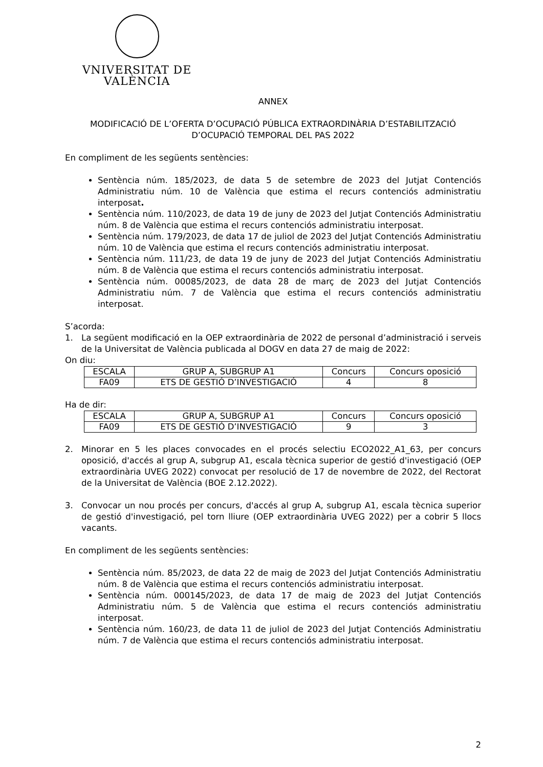VNIVERSITAT DE VALÈNCIA
ANNEX
MODIFICACIÓ DE L’OFERTA D’OCUPACIÓ PÚBLICA EXTRAORDINÀRIA D’ESTABILITZACIÓ D’OCUPACIÓ TEMPORAL DEL PAS 2022
En compliment de les següents sentències:
Sentència núm. 185/2023, de data 5 de setembre de 2023 del Jutjat Contenciós Administratiu núm. 10 de València que estima el recurs contenciós administratiu interposat.
Sentència núm. 110/2023, de data 19 de juny de 2023 del Jutjat Contenciós Administratiu núm. 8 de València que estima el recurs contenciós administratiu interposat.
Sentència núm. 179/2023, de data 17 de juliol de 2023 del Jutjat Contenciós Administratiu núm. 10 de València que estima el recurs contenciós administratiu interposat.
Sentència núm. 111/23, de data 19 de juny de 2023 del Jutjat Contenciós Administratiu núm. 8 de València que estima el recurs contenciós administratiu interposat.
Sentència núm. 00085/2023, de data 28 de març de 2023 del Jutjat Contenciós Administratiu núm. 7 de València que estima el recurs contenciós administratiu interposat.
S’acorda:
1. La següent modificació en la OEP extraordinària de 2022 de personal d’administració i serveis de la Universitat de València publicada al DOGV en data 27 de maig de 2022:
On diu:
| ESCALA | GRUP A, SUBGRUP A1 | Concurs | Concurs oposició |
| FA09 | ETS DE GESTIÓ D’INVESTIGACIÓ | 4 | 8 |
Ha de dir:
| ESCALA | GRUP A, SUBGRUP A1 | Concurs | Concurs oposició |
| FA09 | ETS DE GESTIÓ D’INVESTIGACIÓ | 9 | 3 |
2. Minorar en 5 les places convocades en el procés selectiu ECO2022_A1_63, per concurs oposició, d'accés al grup A, subgrup A1, escala tècnica superior de gestió d'investigació (OEP extraordinària UVEG 2022) convocat per resolució de 17 de novembre de 2022, del Rectorat de la Universitat de València (BOE 2.12.2022).
3. Convocar un nou procés per concurs, d'accés al grup A, subgrup A1, escala tècnica superior de gestió d'investigació, pel torn lliure (OEP extraordinària UVEG 2022) per a cobrir 5 llocs vacants.
En compliment de les següents sentències:
Sentència núm. 85/2023, de data 22 de maig de 2023 del Jutjat Contenciós Administratiu núm. 8 de València que estima el recurs contenciós administratiu interposat.
Sentència núm. 000145/2023, de data 17 de maig de 2023 del Jutjat Contenciós Administratiu núm. 5 de València que estima el recurs contenciós administratiu interposat.
Sentència núm. 160/23, de data 11 de juliol de 2023 del Jutjat Contenciós Administratiu núm. 7 de València que estima el recurs contenciós administratiu interposat.
2